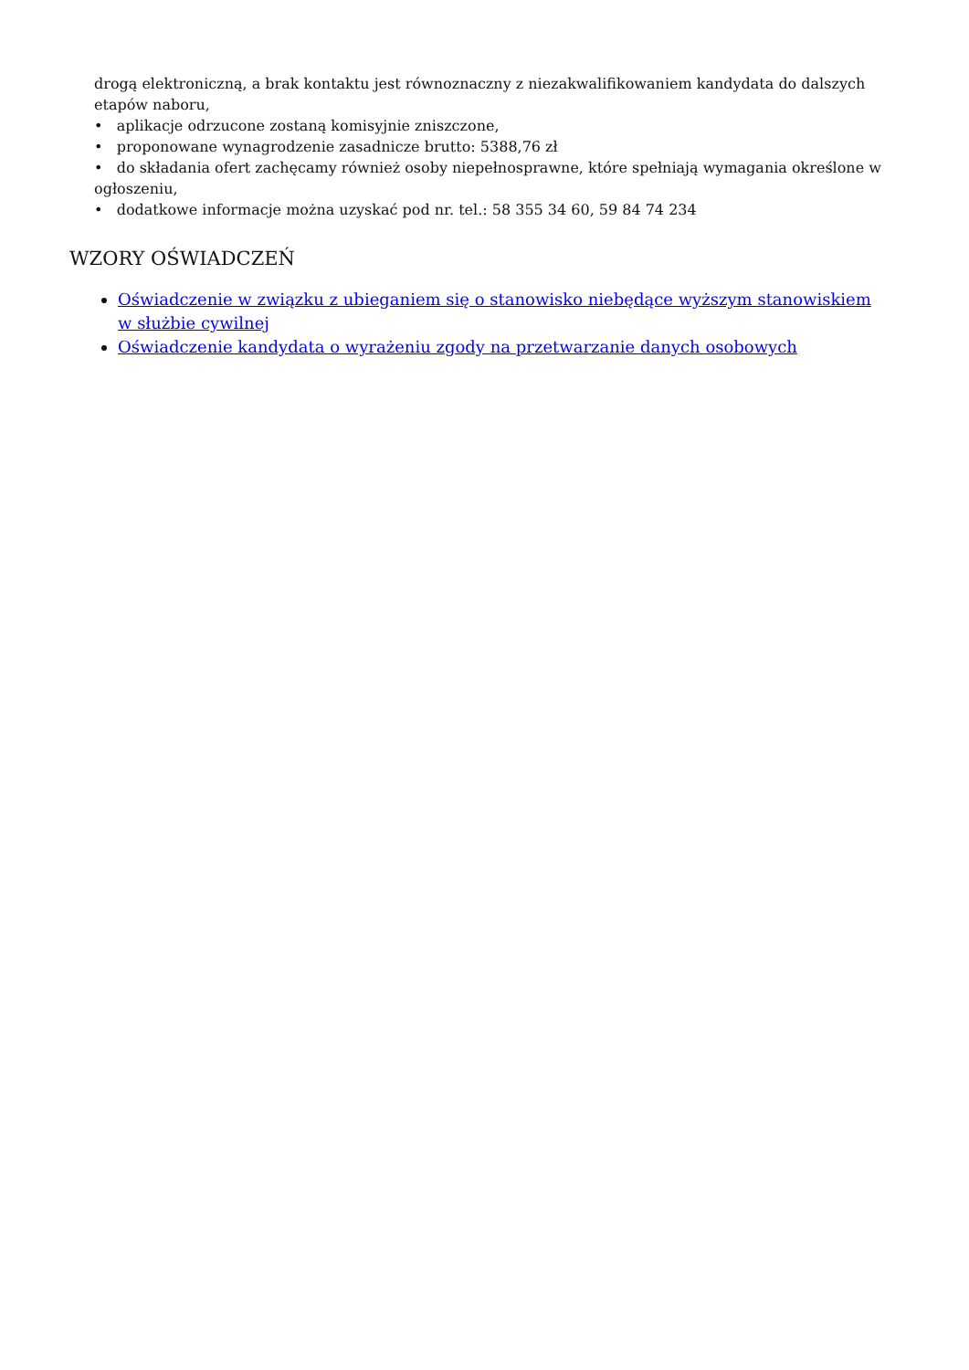drogą elektroniczną, a brak kontaktu jest równoznaczny z niezakwalifikowaniem kandydata do dalszych etapów naboru,
• aplikacje odrzucone zostaną komisyjnie zniszczone,
• proponowane wynagrodzenie zasadnicze brutto: 5388,76 zł
• do składania ofert zachęcamy również osoby niepełnosprawne, które spełniają wymagania określone w ogłoszeniu,
• dodatkowe informacje można uzyskać pod nr. tel.: 58 355 34 60, 59 84 74 234
WZORY OŚWIADCZEŃ
Oświadczenie w związku z ubieganiem się o stanowisko niebędące wyższym stanowiskiem w służbie cywilnej
Oświadczenie kandydata o wyrażeniu zgody na przetwarzanie danych osobowych